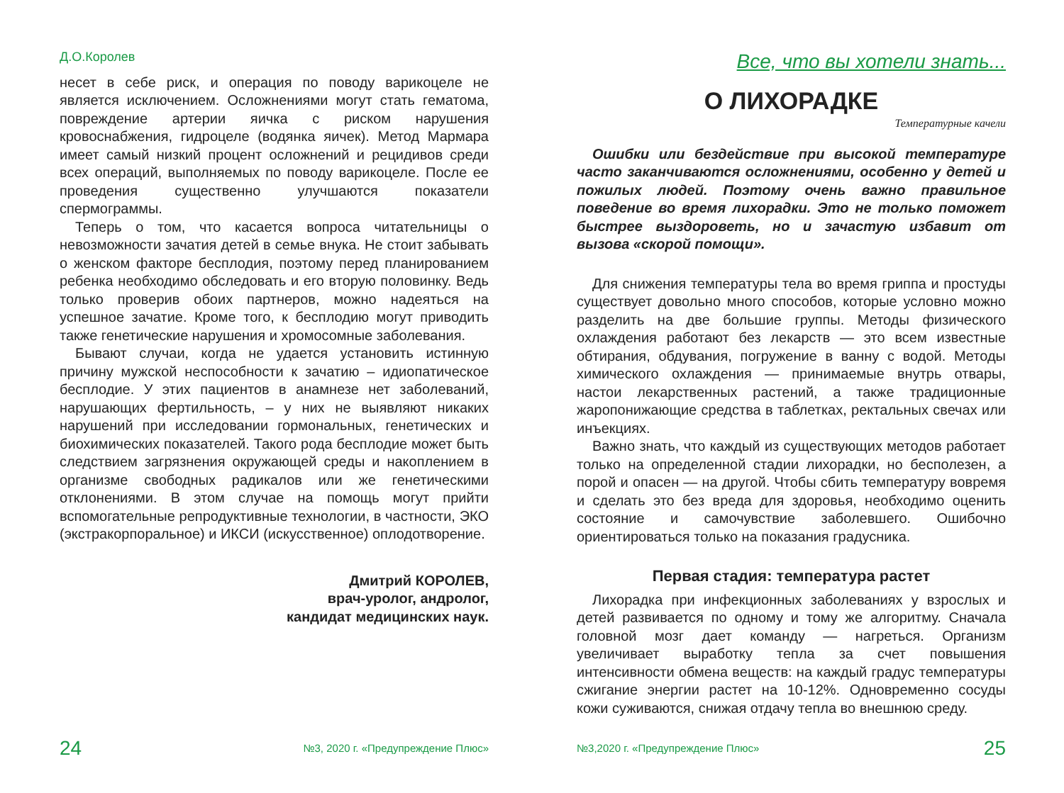Д.О.Королев
несет в себе риск, и операция по поводу варикоцеле не является исключением. Осложнениями могут стать гематома, повреждение артерии яичка с риском нарушения кровоснабжения, гидроцеле (водянка яичек). Метод Мармара имеет самый низкий процент осложнений и рецидивов среди всех операций, выполняемых по поводу варикоцеле. После ее проведения существенно улучшаются показатели спермограммы.
Теперь о том, что касается вопроса читательницы о невозможности зачатия детей в семье внука. Не стоит забывать о женском факторе бесплодия, поэтому перед планированием ребенка необходимо обследовать и его вторую половинку. Ведь только проверив обоих партнеров, можно надеяться на успешное зачатие. Кроме того, к бесплодию могут приводить также генетические нарушения и хромосомные заболевания.
Бывают случаи, когда не удается установить истинную причину мужской неспособности к зачатию – идиопатическое бесплодие. У этих пациентов в анамнезе нет заболеваний, нарушающих фертильность, – у них не выявляют никаких нарушений при исследовании гормональных, генетических и биохимических показателей. Такого рода бесплодие может быть следствием загрязнения окружающей среды и накоплением в организме свободных радикалов или же генетическими отклонениями. В этом случае на помощь могут прийти вспомогательные репродуктивные технологии, в частности, ЭКО (экстракорпоральное) и ИКСИ (искусственное) оплодотворение.
Дмитрий КОРОЛЕВ,
врач-уролог, андролог,
кандидат медицинских наук.
24 №3, 2020 г. «Предупреждение Плюс»
Все, что вы хотели знать...
О ЛИХОРАДКЕ
Температурные качели
Ошибки или бездействие при высокой температуре часто заканчиваются осложнениями, особенно у детей и пожилых людей. Поэтому очень важно правильное поведение во время лихорадки. Это не только поможет быстрее выздороветь, но и зачастую избавит от вызова «скорой помощи».
Для снижения температуры тела во время гриппа и простуды существует довольно много способов, которые условно можно разделить на две большие группы. Методы физического охлаждения работают без лекарств — это всем известные обтирания, обдувания, погружение в ванну с водой. Методы химического охлаждения — принимаемые внутрь отвары, настои лекарственных растений, а также традиционные жаропонижающие средства в таблетках, ректальных свечах или инъекциях.
Важно знать, что каждый из существующих методов работает только на определенной стадии лихорадки, но бесполезен, а порой и опасен — на другой. Чтобы сбить температуру вовремя и сделать это без вреда для здоровья, необходимо оценить состояние и самочувствие заболевшего. Ошибочно ориентироваться только на показания градусника.
Первая стадия: температура растет
Лихорадка при инфекционных заболеваниях у взрослых и детей развивается по одному и тому же алгоритму. Сначала головной мозг дает команду — нагреться. Организм увеличивает выработку тепла за счет повышения интенсивности обмена веществ: на каждый градус температуры сжигание энергии растет на 10-12%. Одновременно сосуды кожи суживаются, снижая отдачу тепла во внешнюю среду.
№3,2020 г. «Предупреждение Плюс» 25